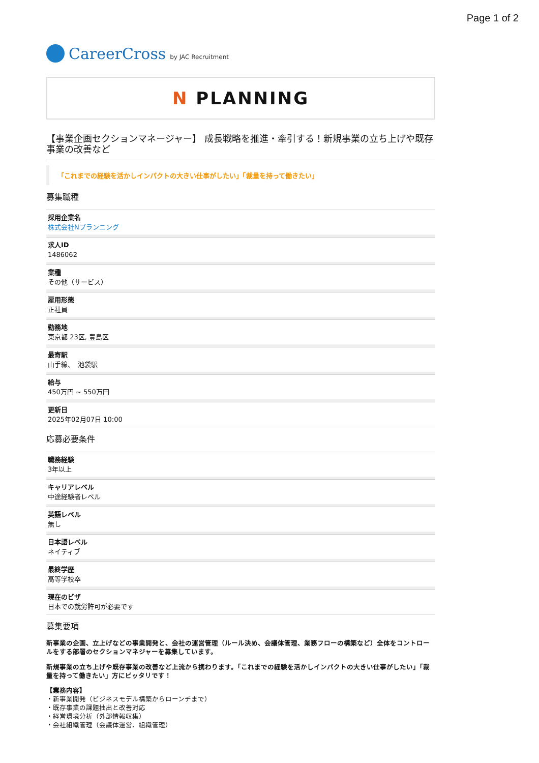Page 1 of 2
CareerCross by JAC Recruitment
N PLANNING
【事業企画セクションマネージャー】 成長戦略を推進・牽引する！新規事業の立ち上げや既存事業の改善など
「これまでの経験を活かしインパクトの大きい仕事がしたい」「裁量を持って働きたい」
募集職種
採用企業名
株式会社Nプランニング
求人ID
1486062
業種
その他（サービス）
雇用形態
正社員
勤務地
東京都 23区, 豊島区
最寄駅
山手線、　池袋駅
給与
450万円 ~ 550万円
更新日
2025年02月07日 10:00
応募必要条件
職務経験
3年以上
キャリアレベル
中途経験者レベル
英語レベル
無し
日本語レベル
ネイティブ
最終学歴
高等学校卒
現在のビザ
日本での就労許可が必要です
募集要項
新事業の企画、立上げなどの事業開発と、会社の運営管理（ルール決め、会議体管理、業務フローの構築など）全体をコントロールをする部署のセクションマネジャーを募集しています。
新規事業の立ち上げや既存事業の改善など上流から携わります。「これまでの経験を活かしインパクトの大きい仕事がしたい」「裁量を持って働きたい」方にピッタリです！
【業務内容】
・新事業開発（ビジネスモデル構築からローンチまで）
・既存事業の課題抽出と改善対応
・経営環境分析（外部情報収集）
・会社組織管理（会議体運営、組織管理）